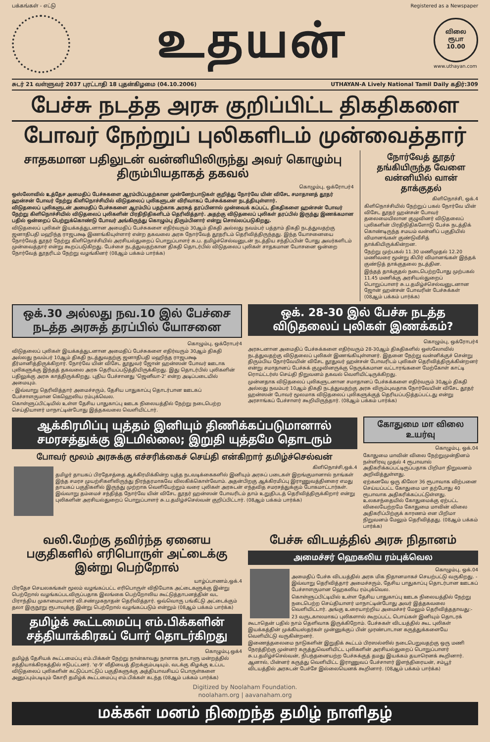பக்கங்கள் - எட்டு Registered as a Newspaper
உதயன்
விலை
ரூபா
10.00
www.uthayan.com
சுடர் 21 வள்ளுவர் 2037 புரட்டாதி 18 புதன்கிழமை (04.10.2006) UTHAYAN-A Lively National Tamil Daily கதிர்:309
பேச்சு நடத்த அரசு குறிப்பிட்ட திகதிகளை
போவர் நேற்றுப் புலிகளிடம் முன்வைத்தார்
சாதகமான பதிலுடன் வன்னியிலிருந்து அவர் கொழும்பு திரும்பியதாகத் தகவல்
கொழும்பு, ஒக்ரோபர்4
ஒஸ்லோவில் உத்தேச அமைதிப் பேச்சுகளை ஆரம்பிப்பதற்கான முன்னேற்பாடுகள் குறித்து நோர்வே யின் விசேட சமாதானத் தூதர் ஹன்சன் போவர் நேற்று கிளிநொச்சியில் விடுதலைப் புலிகளுடன் விரிவாகப் பேச்சுக்களை நடத்தியுள்ளார்.
விடுதலைப் புலிகளுடன் அமைதிப் பேச்சுகளை ஆரம்பிப் பதற்காக அரசுத் தரப்பினால் முன்வைக் கப்பட்ட திகதிகளை ஹன்சன் போவர் நேற்று கிளிநொச்சியில் விடுதலைப் புலிகளின் பிரதிநிதிகளிடம் தெரிவித்தார். அதற்கு விடுதலைப் புலிகள் தரப்பில் இருந்து இணக்கமான பதில் ஒன்றைப் பெற்றுக்கொண்டு போவர் அங்கிருந்து கொழும்பு திரும்பினார் என்று சொல்லப்படுகிறது.
விடுதலைப் புலிகள் இயக்கத்துடனான அமைதிப் பேச்சுகளை எதிர்வரும் 30ஆம் திகதி அல்லது நவம்பர் பத்தாம் திகதி நடத்துவதற்கு ஜனாதிபதி மஹிந்த ராஜபக்ஷ இணங்கியுள்ளார் என்ற தகவலை அரசு நோர்வேத் தூதரிடம் தெரிவித்திருந்தது. இந்த யோசனையை நோர்வேத் தூதர் நேற்று கிளிநொச்சியில் அரசியல்துறைப் பொறுப்பாளர் சு.ப. தமிழ்ச்செல்வனுடன் நடத்திய சந்திப்பின் போது அவர்களிடம் முன்வைத்தார் என்று கூறப்படுகிறது. பேச்சை நடத்துவதற்கான திகதி தொடர்பில் விடுதலைப் புலிகள் சாதகமான யோசனை ஒன்றை நோர்வேத் தூதரிடம் நேற்று வழங்கினர் (08ஆம் பக்கம் பார்க்க)
நோர்வேத் தூதர் தங்கியிருந்த வேளை வன்னியில் வான் தாக்குதல்
கிளிநொச்சி, ஒக்.4
கிளிநொச்சியில் நேற்றுப் பகல் நோர்வே யின் விசேட தூதர் ஹன்சன் போவர் தலைமையிலான குழுவினர் விடுதலைப் புலிகளின் பிரதிநிதிகளோடு பேச்சு நடத்திக் கொண்டிருந்த சமயம் வன்னிப் பகுதியில் விமானங்கள் குண்டுவீசித் தாக்கியிருக்கின்றன.
நேற்று முற்பகல் 11.30 மணிமுதல் 12.20 மணிவரை மூன்று கிபிர் விமானங்கள் இந்தக் குண்டுத் தாக்குதலை நடத்தின.
இந்தத் தாக்குதல் நடைபெற்றபோது முற்பகல் 11.45 மணிக்கு அரசியல்துறைப் பொறுப்பாளர் சு.ப.தமிழ்ச்செல்வனுடனான ஜோன் ஹன்சன் போவரின் பேச்சுக்கள் (08ஆம் பக்கம் பார்க்க)
ஒக்.30 அல்லது நவ.10 இல் பேச்சை நடத்த அரசுத் தரப்பில் யோசனை
கொழும்பு, ஒக்ரோபர்4
விடுதலைப் புலிகள் இயக்கத்துடனான அமைதிப் பேச்சுகளை எதிர்வரும் 30ஆம் திகதி அல்லது நவம்பர் 10ஆம் திகதி நடத்துவதற்கு ஜனாதிபதி மஹிந்த ராஜபக்ஷ தீர்மானித்திருக்கிறார். நோர்வே யின் விசேட தூதுவர் ஜோன் ஹன்ஸன் போவர் ஊடாக புலிகளுக்கு இந்தத் தகவலை அரசு தெரியப்படுத்தியிருக்கிறது. இது தொடர்பில் புலிகளின் பதிலுக்கு அரசு காத்திருக்கிறது. புதிய பேச்சானது 'ஜெனீவா-2' என்ற அடிப்படையில் அமையும்.
- இவ்வாறு தெரிவித்தார் அமைச்சரும், தேசிய பாதுகாப்பு தொடர்பான ஊடகப் பேச்சாளருமான கெஹெலிய ரம்புக்வெல.
கொள்ளுப்பிட்டியில் உள்ள தேசிய பாதுகாப்பு ஊடக நிலையத்தில் நேற்று நடைபெற்ற செய்தியாளர் மாநாட்டின்போது இத்தகவலை வெளியிட்டார்.
ஒக். 28-30 இல் பேச்சு நடத்த விடுதலைப் புலிகள் இணக்கம்?
கொழும்பு, ஒக்ரோபர்4
அரசுடனான அமைதிப் பேச்சுக்களை எதிர்வரும் 28-30ஆம் திகதிகளில் ஒஸ்லோவில் நடத்துவதற்கு விடுதலைப் புலிகள் இணங்கியுள்ளனர். இதனை நேற்று வன்னிக்குச் சென்று திரும்பிய நோர்வேயின் விசேட தூதுவர் ஹன்சன் போவரிடம் புலிகள் தெரிவித்திருக்கின்றனர் என்று சமாதானப் பேச்சுக் குழுவினருக்கு நெருக்கமான வட்டாரங்களை மேற்கோள் காட்டி ரொய்ட்டர்ஸ் செய்தி நிறுவனம் தகவல் வெளியிட்டிருக்கிறது.
முன்னதாக விடுதலைப் புலிகளுடனான சமாதானப் பேச்சுக்களை எதிர்வரும் 30ஆம் திகதி அல்லது நவம்பர் 10ஆம் திகதி நடத்துவதற்கு அரசு விரும்புவதாக நோர்வேயின் விசேட தூதர் ஹன்ஸன் போவர் மூலமாக விடுதலைப் புலிகளுக்குத் தெரியப்படுத்தப்பட்டது என்று அரசாங்கப் பேச்சாளர் கூறியிருந்தார். (08ஆம் பக்கம் பார்க்க)
ஆக்கிரமிப்பு யுத்தம் இனியும் திணிக்கப்படுமானால் சமரசத்துக்கு இடமில்லை; இறுதி யுத்தமே தொடரும்
போவர் மூலம் அரசுக்கு எச்சரிக்கைச் செய்தி என்கிறார் தமிழ்ச்செல்வன்
கிளிநொச்சி,ஒக்.4
தமிழர் தாயகப் பிரதேசத்தை ஆக்கிரமிக்கின்ற யுத்த நடவடிக்கைகளில் இனியும் அரசுப் படைகள் இறங்குமானால் நாங்கள் இந்த சமரச முயற்சிகளிலிருந்து நிரந்தரமாகவே விலகிக்கொள்வோம். அதன்பிறகு ஆக்கிரமிப்பு இராணுவத்தினரை எமது தாயகப் பகுதிகளில் இருந்து முற்றாக வெளியேற்றும் வரை புலிகள் அரசுடன் எந்தவித சமரசத்துக்கும் போகமாட்டார்கள். இவ்வாறு தம்மைச் சந்தித்த நோர்வே யின் விசேட தூதர் ஹன்ஸன் போவரிடம் தாம் உறுதிபடத் தெரிவித்திருக்கிறார் என்று புலிகளின் அரசியல்துறைப் பொறுப்பாளர் சு.ப.தமிழ்ச்செல்வன் குறிப்பிட்டார். (08ஆம் பக்கம் பார்க்க)
கோதுமை மா விலை உயர்வு
கொழும்பு, ஒக்.04
கோதுமை மாவின் விலை நேற்றுமுன்தினம் நள்ளிரவு முதல் 4 ரூபாவால் அதிகரிக்கப்பட்டிருப்பதாக பிறிமா நிறுவனம் அறிவித்துள்ளது.
ஏற்கனவே ஒரு கிலோ 36 ரூபாவாக விற்பனை செய்யப்பட்ட கோதுமை மா தற்போது 40 ரூபாவாக அதிகரிக்கப்பட்டுள்ளது. உலகசந்தையில் கோதுமைக்கு ஏற்பட்ட விலையேற்றமே கோதுமை மாவின் விலை அதிகரிப்பிற்குக் காரணம் என பிறிமா நிறுவனம் மேலும் தெரிவித்தது. (08ஆம் பக்கம் பார்க்க)
வலி.மேற்கு தவிர்ந்த ஏனைய பகுதிகளில் எரிபொருள் அட்டைக்கு இன்று பெற்றோல்
யாழ்ப்பாணம்,ஒக்.4
பிரதேச செயலகங்கள் மூலம் வழங்கப்பட்ட எரிபொருள் விநியோக அட்டைகளுக்கு இன்று பெற்றோல் வழங்கப்படவிருப்பதாக இலங்கை பெற்றோலிய கூட்டுத்தாபனத்தின் வட பிராந்திய முகாமையாளர் வி.சண்முகநாதன் தெரிவித்தார். ஒவ்வொரு பங்கீட்டு அட்டைக்கும் தலா இருநூறு ரூபாவுக்கு இன்று பெற்றோல் வழங்கப்படும் என்றும் (08ஆம் பக்கம் பார்க்க)
தமிழ்க் கூட்டமைப்பு எம்.பிக்களின் சத்தியாக்கிரகப் போர் தொடர்கிறது
கொழும்பு,ஒக்4
தமிழ்த் தேசியக் கூட்டமைப்பு எம்.பிக்கள் நேற்று நான்காவது நாளாக நாடாளு மன்றத்தில் சத்தியாக்கிரகத்தில் ஈடுபட்டனர். 'ஏ-9' வீதியைத் திறக்கும்படியும், வடக்கு கிழக்கு உட்பட விடுதலைப் புலிகளின் கட்டுப்பாட்டுப் பகுதிகளுக்கு அத்தியாவசியப் பொருள்களை அனுப்பும்படியும் கோரி தமிழ்க் கூட்டமைப்பு எம்.பிக்கள் கடந்த (08ஆம் பக்கம் பார்க்க)
பேச்சு விடயத்தில் அரசு நிதானம்
அமைச்சர் ஹெகலிய ரம்புக்வெல
கொழும்பு, ஒக்.04
அமைதிப் பேச்சு விடயத்தில் அரசு மிக நிதானமாகச் செயற்பட்டு வருகிறது. - இவ்வாறு தெரிவித்தார் அமைச்சரும், தேசிய பாதுகாப்பு தொடர்பான ஊடகப் பேச்சாளருமான ஹெகலிய ரம்புக்வெல.
கொள்ளுப்பிட்டியில் உள்ள தேசிய பாதுகாப்பு ஊடக நிலையத்தில் நேற்று நடைபெற்ற செய்தியாளர் மாநாட்டின்போது அவர் இத்தகவலை வெளியிட்டார். அங்கு உரையாற்றிய அமைச்சர் மேலும் தெரிவித்ததாவது:-
23 வருடகாலமாகப் புலிகளால் கூறப்பட்ட பொய்கள் இனியும் தொடரக் கூடாதென் பதில் நாம் தெளிவாக இருக்கிறோம். பேச்சுகள் விடயத்தில் கூட புலிகள் இயக்கத்தின் முக்கியஸ்தர்கள் முன்னுக்குப் பின் முரண்பாடான கருத்துக்களையே வெளியிட்டு வருகின்றனர்.
இணைத்தலைமை நாடுகளின் இறுதிக் கூட்டம் பிரஸல்ஸில் நடைபெறுவதற்கு ஒரு மணி நேரத்திற்கு முன்னர் கருத்துவெளியிட்ட புலிகளின் அரசியல்துறைப் பொறுப்பாளர் சு.ப.தமிழ்ச்செல்வன், நிபந்தனையற்ற பேச்சுக்குத் தமது இயக்கம் தயாரெனக் கூறினார். ஆனால், பின்னர் கருத்து வெளியிட்ட இராணுவப் பேச்சாளர் இளந்திரையன், சம்பூர் விடயத்தில் அரசுடன் பேச்சே இல்லையெனக் கூறினார். (08ஆம் பக்கம் பார்க்க)
Digitized by Noolaham Foundation.
noolaham.org | aavanaham.org
மக்கள் மனம் நிறைந்த தமிழ் நாளிதழ்